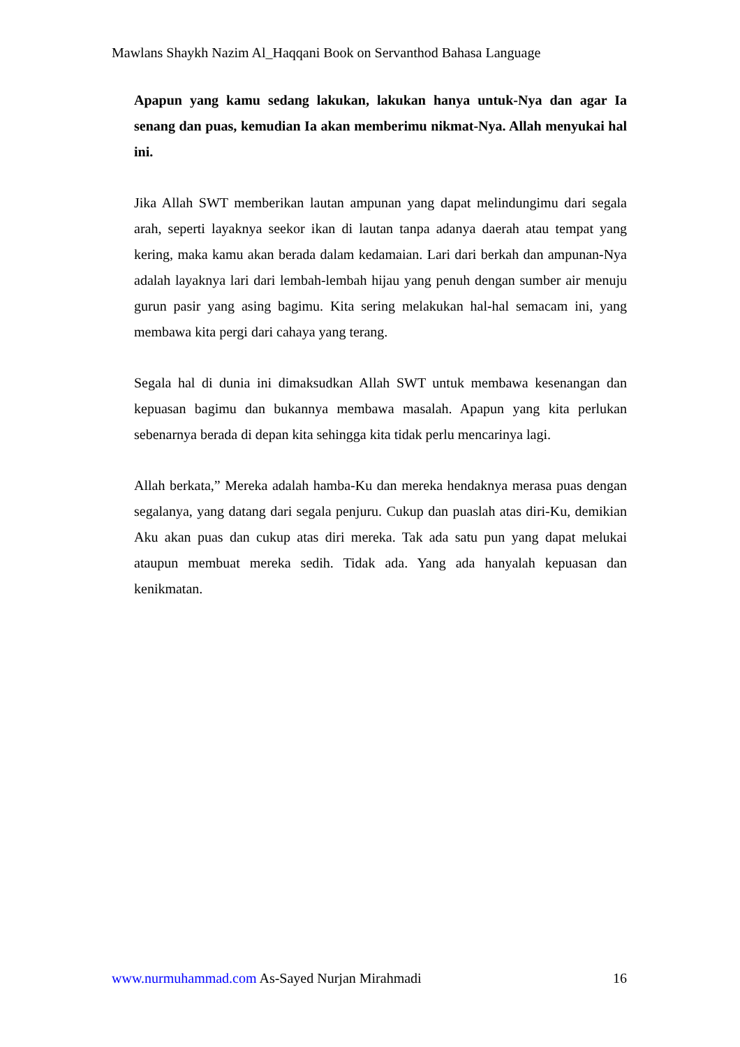Mawlans Shaykh Nazim Al_Haqqani Book on Servanthod Bahasa Language
Apapun yang kamu sedang lakukan, lakukan hanya untuk-Nya dan agar Ia senang dan puas, kemudian Ia akan memberimu nikmat-Nya. Allah menyukai hal ini.
Jika Allah SWT memberikan lautan ampunan yang dapat melindungimu dari segala arah, seperti layaknya seekor ikan di lautan tanpa adanya daerah atau tempat yang kering, maka kamu akan berada dalam kedamaian. Lari dari berkah dan ampunan-Nya adalah layaknya lari dari lembah-lembah hijau yang penuh dengan sumber air menuju gurun pasir yang asing bagimu. Kita sering melakukan hal-hal semacam ini, yang membawa kita pergi dari cahaya yang terang.
Segala hal di dunia ini dimaksudkan Allah SWT untuk membawa kesenangan dan kepuasan bagimu dan bukannya membawa masalah. Apapun yang kita perlukan sebenarnya berada di depan kita sehingga kita tidak perlu mencarinya lagi.
Allah berkata,” Mereka adalah hamba-Ku dan mereka hendaknya merasa puas dengan segalanya, yang datang dari segala penjuru. Cukup dan puaslah atas diri-Ku, demikian Aku akan puas dan cukup atas diri mereka. Tak ada satu pun yang dapat melukai ataupun membuat mereka sedih. Tidak ada. Yang ada hanyalah kepuasan dan kenikmatan.
www.nurmuhammad.com As-Sayed Nurjan Mirahmadi 16